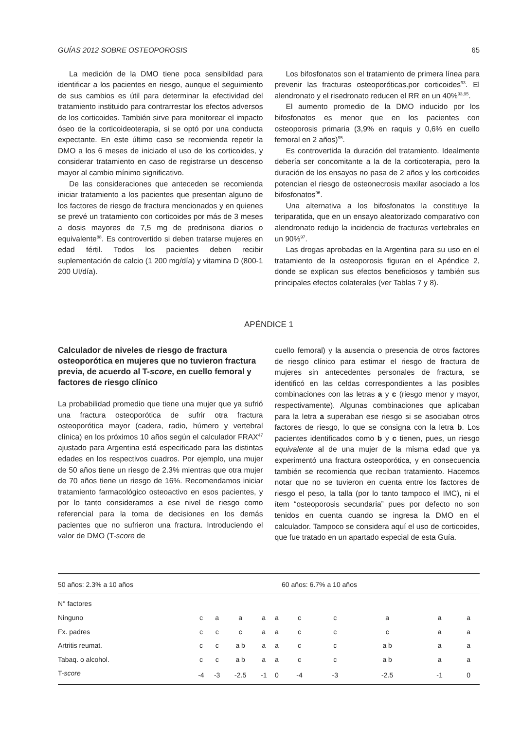GUÍAS 2012 SOBRE OSTEOPOROSIS 65
La medición de la DMO tiene poca sensibildad para identificar a los pacientes en riesgo, aunque el seguimiento de sus cambios es útil para determinar la efectividad del tratamiento instituido para contrarrestar los efectos adversos de los corticoides. También sirve para monitorear el impacto óseo de la corticoideoterapia, si se optó por una conducta expectante. En este último caso se recomienda repetir la DMO a los 6 meses de iniciado el uso de los corticoides, y considerar tratamiento en caso de registrarse un descenso mayor al cambio mínimo significativo.
De las consideraciones que anteceden se recomienda iniciar tratamiento a los pacientes que presentan alguno de los factores de riesgo de fractura mencionados y en quienes se prevé un tratamiento con corticoides por más de 3 meses a dosis mayores de 7,5 mg de prednisona diarios o equivalente<sup>88</sup>. Es controvertido si deben tratarse mujeres en edad fértil. Todos los pacientes deben recibir suplementación de calcio (1 200 mg/día) y vitamina D (800-1 200 UI/día).
Los bifosfonatos son el tratamiento de primera línea para prevenir las fracturas osteoporóticas.por corticoides<sup>93</sup>. El alendronato y el risedronato reducen el RR en un 40%<sup>93,95</sup>.
El aumento promedio de la DMO inducido por los bifosfonatos es menor que en los pacientes con osteoporosis primaria (3,9% en raquis y 0,6% en cuello femoral en 2 años)<sup>95</sup>.
Es controvertida la duración del tratamiento. Idealmente debería ser concomitante a la de la corticoterapia, pero la duración de los ensayos no pasa de 2 años y los corticoides potencian el riesgo de osteonecrosis maxilar asociado a los bifosfonatos<sup>96</sup>.
Una alternativa a los bifosfonatos la constituye la teriparatida, que en un ensayo aleatorizado comparativo con alendronato redujo la incidencia de fracturas vertebrales en un 90%<sup>97</sup>.
Las drogas aprobadas en la Argentina para su uso en el tratamiento de la osteoporosis figuran en el Apéndice 2, donde se explican sus efectos beneficiosos y también sus principales efectos colaterales (ver Tablas 7 y 8).
APÉNDICE 1
Calculador de niveles de riesgo de fractura osteoporótica en mujeres que no tuvieron fractura previa, de acuerdo al T-score, en cuello femoral y factores de riesgo clínico
La probabilidad promedio que tiene una mujer que ya sufrió una fractura osteoporótica de sufrir otra fractura osteoporótica mayor (cadera, radio, húmero y vertebral clínica) en los próximos 10 años según el calculador FRAX<sup>47</sup> ajustado para Argentina está especificado para las distintas edades en los respectivos cuadros. Por ejemplo, una mujer de 50 años tiene un riesgo de 2.3% mientras que otra mujer de 70 años tiene un riesgo de 16%. Recomendamos iniciar tratamiento farmacológico osteoactivo en esos pacientes, y por lo tanto consideramos a ese nivel de riesgo como referencial para la toma de decisiones en los demás pacientes que no sufrieron una fractura. Introduciendo el valor de DMO (T-score de
cuello femoral) y la ausencia o presencia de otros factores de riesgo clínico para estimar el riesgo de fractura de mujeres sin antecedentes personales de fractura, se identificó en las celdas correspondientes a las posibles combinaciones con las letras a y c (riesgo menor y mayor, respectivamente). Algunas combinaciones que aplicaban para la letra a superaban ese riesgo si se asociaban otros factores de riesgo, lo que se consigna con la letra b. Los pacientes identificados como b y c tienen, pues, un riesgo equivalente al de una mujer de la misma edad que ya experimentó una fractura osteoporótica, y en consecuencia también se recomienda que reciban tratamiento. Hacemos notar que no se tuvieron en cuenta entre los factores de riesgo el peso, la talla (por lo tanto tampoco el IMC), ni el ítem “osteoporosis secundaria” pues por defecto no son tenidos en cuenta cuando se ingresa la DMO en el calculador. Tampoco se considera aquí el uso de corticoides, que fue tratado en un apartado especial de esta Guía.
| 50 años: 2.3% a 10 años | | | | | | 60 años: 6.7% a 10 años | | | | |
| N° factores | | | | | | | | | | |
| Ninguno | c | a | a | a | a | c | c | a | a | a |
| Fx. padres | c | c | c | a | a | c | c | c | a | a |
| Artritis reumat. | c | c | a b | a | a | c | c | a b | a | a |
| Tabaq. o alcohol. | c | c | a b | a | a | c | c | a b | a | a |
| T- score | -4 | -3 | -2.5 | -1 | 0 | -4 | -3 | -2.5 | -1 | 0 |